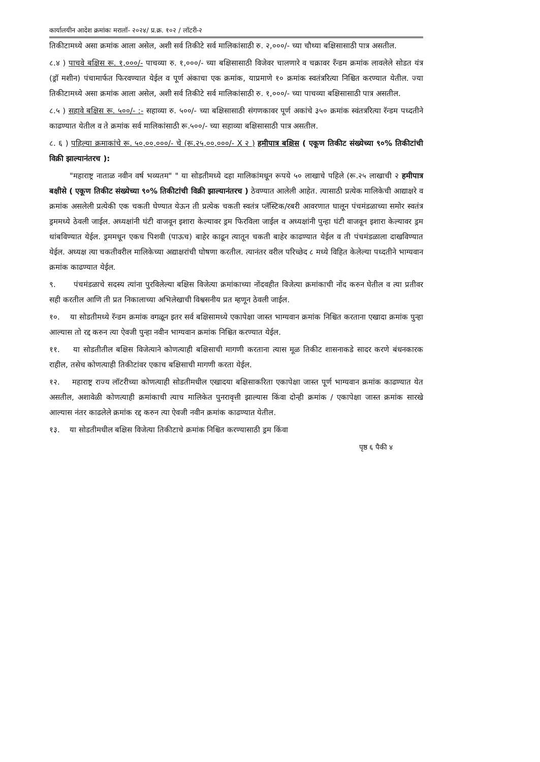कार्यालयीन आदेश क्रमांकः मरालॉ- २०२४/ प्र.क्र. १०२ / लॉटरी-२
तिकीटामध्ये असा क्रमांक आला असेल, अशी सर्व तिकीटे सर्व मालिकांसाठी रु. २,०००/- च्या चौथ्या बक्षिसासाठी पात्र असतील.
८.४ ) पाचवे बक्षिस रू. १,०००/- पाचव्या रु. १,०००/- च्या बक्षिसासाठी विजेवर चालणारे व चक्रावर रँन्डम क्रमांक लावलेले सोडत यंत्र (ड्रॉ मशीन) पंचामार्फत फिरवण्यात येईल व पूर्ण अंकाचा एक क्रमांक, याप्रमाणे १० क्रमांक स्वतंत्ररित्या निश्चित करण्यात येतील. ज्या तिकीटामध्ये असा क्रमांक आला असेल, अशी सर्व तिकीटे सर्व मालिकांसाठी रु. १,०००/- च्या पाचव्या बक्षिसासाठी पात्र असतील.
८.५ ) सहावे बक्षिस रू. ५००/- :- सहाव्या रु. ५००/- च्या बक्षिसासाठी संगणकावर पूर्ण अकांचे ३५० क्रमांक स्वंतत्ररित्या रॅन्डम पध्दतीने काढण्यात येतील व ते क्रमांक सर्व मालिकांसाठी रू.५००/- च्या सहाव्या बक्षिसासाठी पात्र असतील.
८. ६ ) पहिल्या क्रमाकांचे रू. ५०,००,०००/- चे (रू.२५,००,०००/- X २ ) हमीपात्र बक्षिस ( एकूण तिकीट संख्येच्या ९०% तिकीटांची विक्री झाल्यानंतरच ):
"महाराष्ट्र नाताळ नवीन वर्ष भव्यतम" " या सोडतीमध्ये दहा मालिकांमधून रूपये ५० लाखाचे पहिले (रू.२५ लाखाची २ हमीपात्र बक्षीसे ( एकूण तिकीट संख्येच्या ९०% तिकीटांची विक्री झाल्यानंतरच ) ठेवण्यात आलेली आहेत. त्यासाठी प्रत्येक मालिकेची आद्याक्षरे व क्रमांक असलेली प्रत्येकी एक चकती घेण्यात येऊन ती प्रत्येक चकती स्वतंत्र प्लॅस्टिक/रबरी आवरणात घालून पंचमंडळाच्या समोर स्वतंत्र ड्रममध्ये ठेवली जाईल. अध्यक्षांनी घंटी वाजवून इशारा केल्यावर ड्रम फिरविला जाईल व अध्यक्षांनी पुन्हा घंटी वाजवून इशारा केल्यावर ड्रम थांबविण्यात येईल. ड्रममधून एकच पिशवी (पाऊच) बाहेर काढून त्यातून चकती बाहेर काढण्यात येईल व ती पंचमंडळाला दाखविण्यात येईल. अध्यक्ष त्या चकतीवरील मालिकेच्या अद्याक्षरांची घोषणा करतील. त्यानंतर वरील परिच्छेद ८ मध्ये विहित केलेल्या पध्दतीने भाग्यवान क्रमांक काढण्यात येईल.
९. पंचमंडळाचे सदस्य त्यांना पुरविलेल्या बक्षिस विजेत्या क्रमांकाच्या नोंदवहीत विजेत्या क्रमांकाची नोंद करुन घेतील व त्या प्रतीवर सही करतील आणि ती प्रत निकालाच्या अभिलेखाची विश्वसनीय प्रत म्हणून ठेवली जाईल.
१०. या सोडतीमध्ये रॅन्डम क्रमांक वगळून इतर सर्व बक्षिसामध्ये एकापेक्षा जास्त भाग्यवान क्रमांक निश्चित करताना एखादा क्रमांक पुन्हा आल्यास तो रद्द करुन त्या ऐवजी पुन्हा नवीन भाग्यवान क्रमांक निश्चित करण्यात येईल.
११. या सोडतीतील बक्षिस विजेत्याने कोणत्याही बक्षिसाची मागणी करताना त्यास मूळ तिकीट शासनाकडे सादर करणे बंधनकारक राहील, तसेच कोणत्याही तिकीटांवर एकाच बक्षिसाची मागणी करता येईल.
१२. महाराष्ट्र राज्य लॉटरीच्या कोणत्याही सोडतीमधील एखादया बक्षिसाकरिता एकापेक्षा जास्त पूर्ण भाग्यवान क्रमांक काढण्यात येत असतील, अशावेळी कोणत्याही क्रमांकाची त्याच मालिकेत पुनरावृत्ती झाल्यास किंवा दोन्ही क्रमांक / एकापेक्षा जास्त क्रमांक सारखे आल्यास नंतर काढलेले क्रमांक रद्द करुन त्या ऐवजी नवीन क्रमांक काढण्यात येतील.
१३. या सोडतीमधील बक्षिस विजेत्या तिकीटाचे क्रमांक निश्चित करण्यासाठी ड्रम किंवा
पृष्ठ ६ पैकी ४